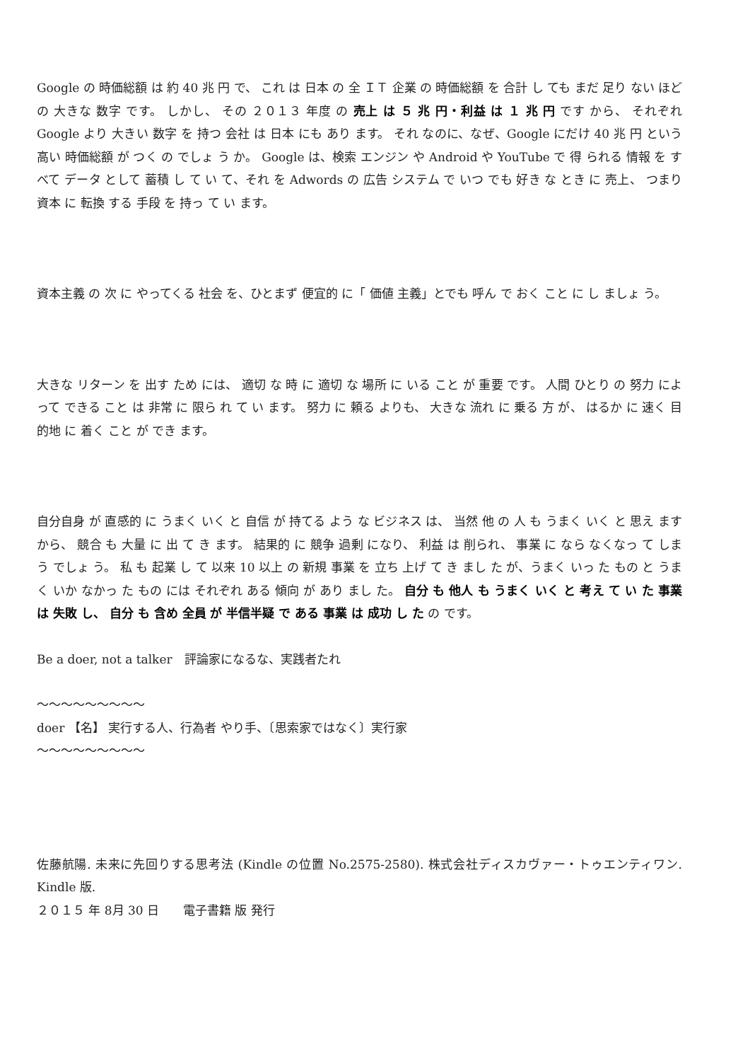Google の 時価総額 は 約 40 兆 円 で、 これ は 日本 の 全 ＩＴ 企業 の 時価総額 を 合計 し ても まだ 足り ない ほどの 大きな 数字 です。 しかし、 その ２０１３ 年度 の 売上 は ５ 兆 円・利益 は １ 兆 円 です から、 それぞれ Google より 大きい 数字 を 持つ 会社 は 日本 にも あり ます。 それ なのに、なぜ、Google にだけ 40 兆 円 という 高い 時価総額 が つく の でしょ う か。 Google は、検索 エンジン や Android や YouTube で 得 られる 情報 を すべて データ として 蓄積 し て い て、それ を Adwords の 広告 システム で いつ でも 好き な とき に 売上、 つまり 資本 に 転換 する 手段 を 持っ て い ます。
資本主義 の 次 に やってくる 社会 を、ひとまず 便宜的 に「 価値 主義」とでも 呼ん で おく こと に し ましょ う。
大きな リターン を 出す ため には、 適切 な 時 に 適切 な 場所 に いる こと が 重要 です。 人間 ひとり の 努力 によって できる こと は 非常 に 限ら れ て い ます。 努力 に 頼る よりも、 大きな 流れ に 乗る 方 が、 はるか に 速く 目的地 に 着く こと が でき ます。
自分自身 が 直感的 に うまく いく と 自信 が 持てる よう な ビジネス は、 当然 他 の 人 も うまく いく と 思え ます から、 競合 も 大量 に 出 て き ます。 結果的 に 競争 過剰 になり、 利益 は 削られ、 事業 に なら なくなっ て しまう でしょ う。 私 も 起業 し て 以来 10 以上 の 新規 事業 を 立ち 上げ て き まし た が、うまく いっ た もの と うまく いか なかっ た もの には それぞれ ある 傾向 が あり まし た。 自分 も 他人 も うまく いく と 考え て い た 事業 は 失敗 し、 自分 も 含め 全員 が 半信半疑 で ある 事業 は 成功 し た の です。
Be a doer, not a talker　評論家になるな、実践者たれ
〜〜〜〜〜〜〜〜〜
doer 【名】 実行する人、行為者 やり手、〔思索家ではなく〕実行家
〜〜〜〜〜〜〜〜〜
佐藤航陽. 未来に先回りする思考法 (Kindle の位置 No.2575-2580). 株式会社ディスカヴァー・トゥエンティワン. Kindle 版.
２０１５ 年 8月 30 日　　電子書籍 版 発行